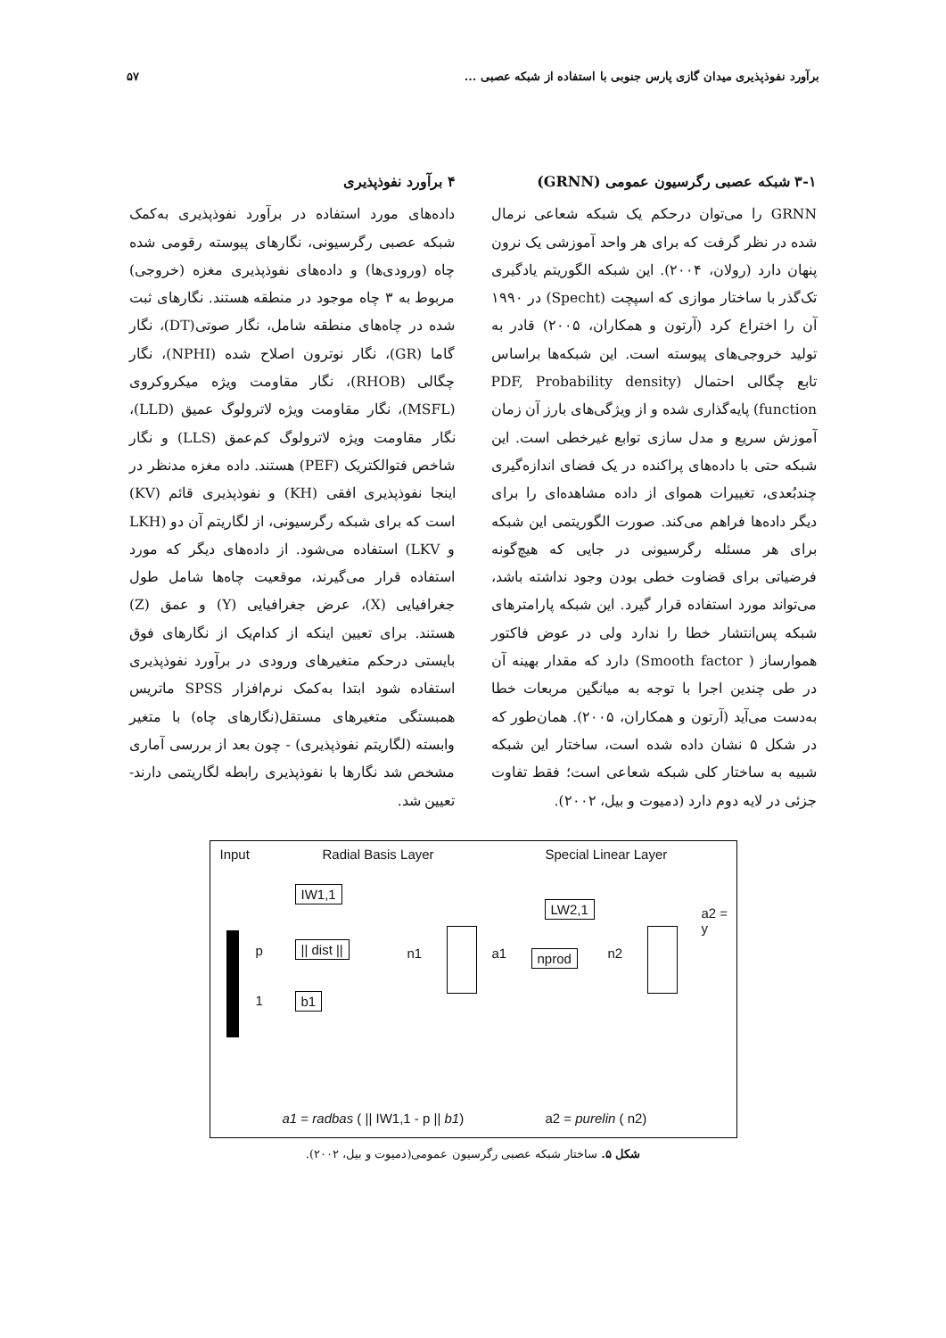برآورد نفوذپذیری میدان گازی پارس جنوبی با استفاده از شبکه عصبی ... ۵۷
۳-۱ شبکه عصبی رگرسیون عمومی (GRNN)
GRNN را می‌توان درحکم یک شبکه شعاعی نرمال شده در نظر گرفت که برای هر واحد آموزشی یک نرون پنهان دارد (رولان، ۲۰۰۴). این شبکه الگوریتم یادگیری تک‌گذر با ساختار موازی که اسپچت (Specht) در ۱۹۹۰ آن را اختراع کرد (آرتون و همکاران، ۲۰۰۵) قادر به تولید خروجی‌های پیوسته است. این شبکه‌ها براساس تابع چگالی احتمال (PDF, Probability density function) پایه‌گذاری شده و از ویژگی‌های بارز آن زمان آموزش سریع و مدل سازی توابع غیرخطی است. این شبکه حتی با داده‌های پراکنده در یک فضای اندازه‌گیری چندبُعدی، تغییرات هموای از داده مشاهده‌ای را برای دیگر داده‌ها فراهم می‌کند. صورت الگوریتمی این شبکه برای هر مسئله رگرسیونی در جایی که هیچ‌گونه فرضیاتی برای قضاوت خطی بودن وجود نداشته باشد، می‌تواند مورد استفاده قرار گیرد. این شبکه پارامترهای شبکه پس‌انتشار خطا را ندارد ولی در عوض فاکتور هموارساز ( Smooth factor) دارد که مقدار بهینه آن در طی چندین اجرا با توجه به میانگین مربعات خطا به‌دست می‌آید (آرتون و همکاران، ۲۰۰۵). همان‌طور که در شکل ۵ نشان داده شده است، ساختار این شبکه شبیه به ساختار کلی شبکه شعاعی است؛ فقط تفاوت جزئی در لایه دوم دارد (دمیوت و بیل، ۲۰۰۲).
۴ برآورد نفوذپذیری
داده‌های مورد استفاده در برآورد نفوذپذیری به‌کمک شبکه عصبی رگرسیونی، نگارهای پیوسته رقومی شده چاه (ورودی‌ها) و داده‌های نفوذپذیری مغزه (خروجی) مربوط به ۳ چاه موجود در منطقه هستند. نگارهای ثبت شده در چاه‌های منطقه شامل، نگار صوتی(DT)، نگار گاما (GR)، نگار نوترون اصلاح شده (NPHI)، نگار چگالی (RHOB)، نگار مقاومت ویژه میکروکروی (MSFL)، نگار مقاومت ویژه لاترولوگ عمیق (LLD)، نگار مقاومت ویژه لاترولوگ کم‌عمق (LLS) و نگار شاخص فتوالکتریک (PEF) هستند. داده مغزه مدنظر در اینجا نفوذپذیری افقی (KH) و نفوذپذیری قائم (KV) است که برای شبکه رگرسیونی، از لگاریتم آن دو (LKH و LKV) استفاده می‌شود. از داده‌های دیگر که مورد استفاده قرار می‌گیرند، موقعیت چاه‌ها شامل طول جغرافیایی (X)، عرض جغرافیایی (Y) و عمق (Z) هستند. برای تعیین اینکه از کدام‌یک از نگارهای فوق بایستی درحکم متغیرهای ورودی در برآورد نفوذپذیری استفاده شود ابتدا به‌کمک نرم‌افزار SPSS ماتریس همبستگی متغیرهای مستقل(نگارهای چاه) با متغیر وابسته (لگاریتم نفوذپذیری) - چون بعد از بررسی آماری مشخص شد نگارها با نفوذپذیری رابطه لگاریتمی دارند- تعیین شد.
Input Radial Basis Layer Special Linear Layer
p
IW1,1
|| dist ||
b1
1
n1 a1
LW2,1
nprod n2
a2 = y
a1 = radbas ( || IW1,1 - p || b1)
a2 = purelin ( n2)
شکل ۵. ساختار شبکه عصبی رگرسیون عمومی(دمیوت و بیل، ۲۰۰۲).